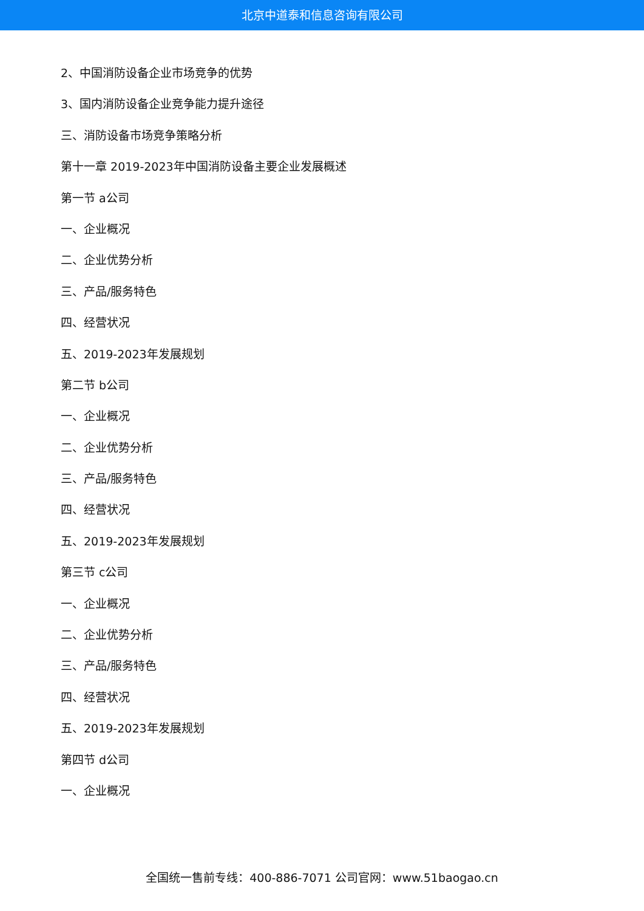北京中道泰和信息咨询有限公司
2、中国消防设备企业市场竞争的优势
3、国内消防设备企业竞争能力提升途径
三、消防设备市场竞争策略分析
第十一章 2019-2023年中国消防设备主要企业发展概述
第一节 a公司
一、企业概况
二、企业优势分析
三、产品/服务特色
四、经营状况
五、2019-2023年发展规划
第二节 b公司
一、企业概况
二、企业优势分析
三、产品/服务特色
四、经营状况
五、2019-2023年发展规划
第三节 c公司
一、企业概况
二、企业优势分析
三、产品/服务特色
四、经营状况
五、2019-2023年发展规划
第四节 d公司
一、企业概况
全国统一售前专线：400-886-7071 公司官网：www.51baogao.cn